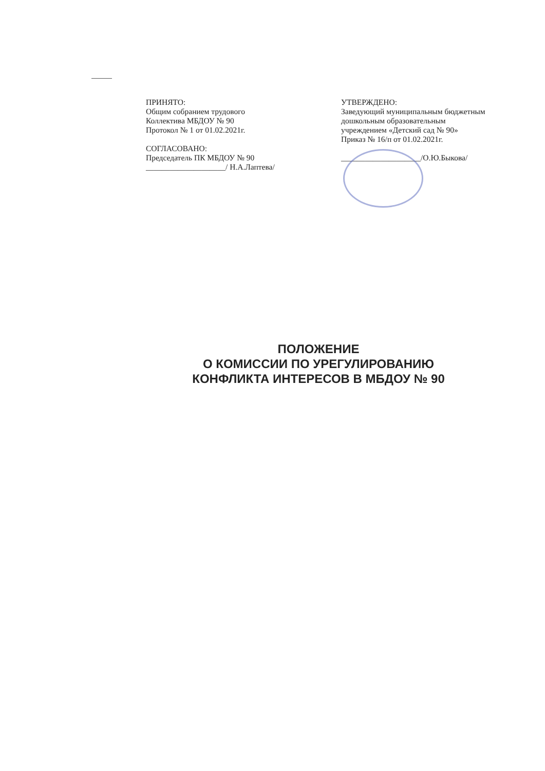ПРИНЯТО:
Общим собранием трудового
Коллектива МБДОУ № 90
Протокол № 1 от 01.02.2021г.
СОГЛАСОВАНО:
Председатель ПК МБДОУ № 90
____________________/ Н.А.Лаптева/
УТВЕРЖДЕНО:
Заведующий муниципальным бюджетным
дошкольным образовательным
учреждением «Детский сад № 90»
Приказ № 16/п от 01.02.2021г.
____________________/О.Ю.Быкова/
ПОЛОЖЕНИЕ
О КОМИССИИ ПО УРЕГУЛИРОВАНИЮ
КОНФЛИКТА ИНТЕРЕСОВ В МБДОУ № 90